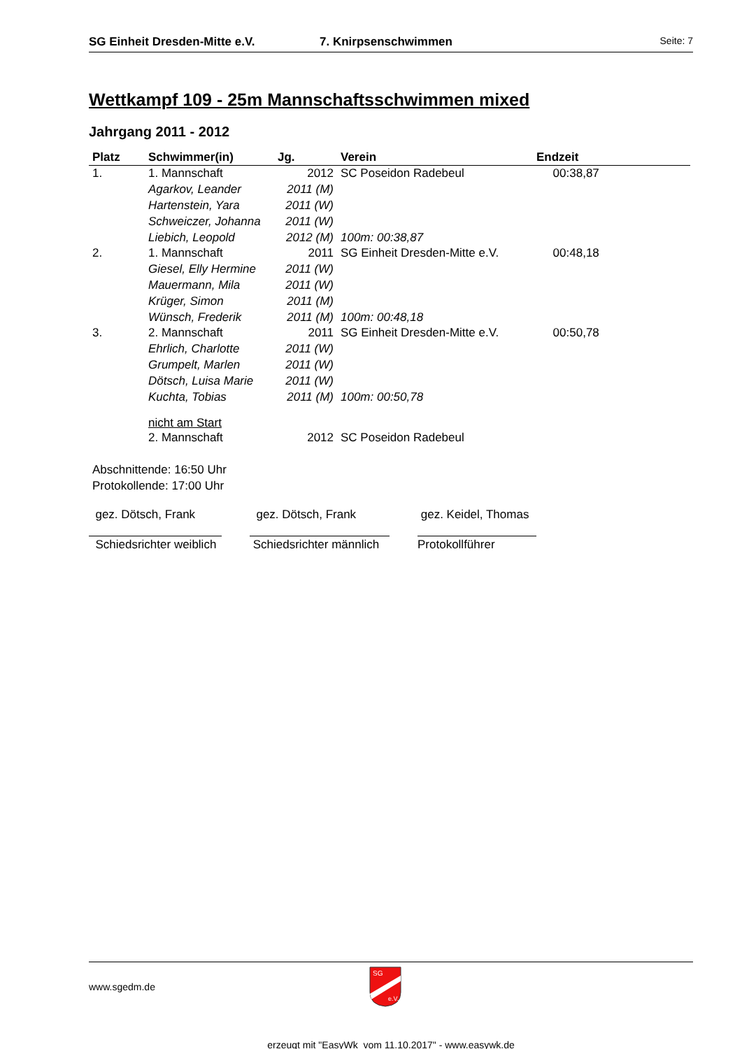SG Einheit Dresden-Mitte e.V. 7. Knirpsenschwimmen Seite: 7
Wettkampf 109 - 25m Mannschaftsschwimmen mixed
Jahrgang 2011 - 2012
| Platz | Schwimmer(in) | Jg. | Verein | Endzeit |
| --- | --- | --- | --- | --- |
| 1. | 1. Mannschaft | 2012 | SC Poseidon Radebeul | 00:38,87 |
| | Agarkov, Leander | 2011 (M) | | |
| | Hartenstein, Yara | 2011 (W) | | |
| | Schweiczer, Johanna | 2011 (W) | | |
| | Liebich, Leopold | 2012 (M) | 100m: 00:38,87 | |
| 2. | 1. Mannschaft | 2011 | SG Einheit Dresden-Mitte e.V. | 00:48,18 |
| | Giesel, Elly Hermine | 2011 (W) | | |
| | Mauermann, Mila | 2011 (W) | | |
| | Krüger, Simon | 2011 (M) | | |
| | Wünsch, Frederik | 2011 (M) | 100m: 00:48,18 | |
| 3. | 2. Mannschaft | 2011 | SG Einheit Dresden-Mitte e.V. | 00:50,78 |
| | Ehrlich, Charlotte | 2011 (W) | | |
| | Grumpelt, Marlen | 2011 (W) | | |
| | Dötsch, Luisa Marie | 2011 (W) | | |
| | Kuchta, Tobias | 2011 (M) | 100m: 00:50,78 | |
| | nicht am Start | | | |
| | 2. Mannschaft | 2012 | SC Poseidon Radebeul | |
Abschnittende: 16:50 Uhr
Protokollende: 17:00 Uhr
gez. Dötsch, Frank
Schiedsrichter weiblich
gez. Dötsch, Frank
Schiedsrichter männlich
gez. Keidel, Thomas
Protokollführer
www.sgedm.de
SG
e.V.
erzeugt mit "EasyWk vom 11.10.2017" - www.easywk.de